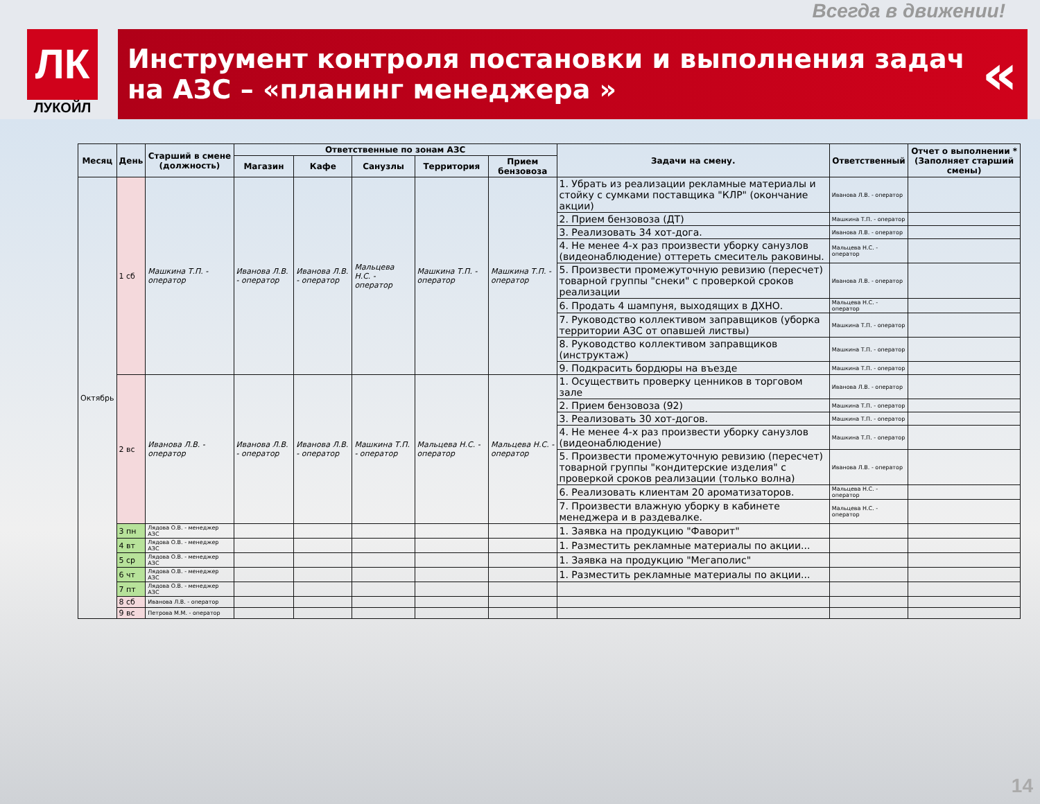Всегда в движении!
ЛК
ЛУКОЙЛ
Инструмент контроля постановки и выполнения задач
на АЗС – «планинг менеджера »
«
| Месяц | День | Старший в смене (должность) | Ответственные по зонам АЗС | | | | | Задачи на смену. | Ответственный | Отчет о выполнении *(Заполняет старший смены) |
| --- | --- | --- | --- | --- | --- | --- | --- | --- | --- | --- |
| | | | Магазин | Кафе | Санузлы | Территория | Прием бензовоза | | | |
| Октябрь | 1 сб | Машкина Т.П. - оператор | Иванова Л.В. - оператор | Иванова Л.В. - оператор | Мальцева Н.С. - оператор | Машкина Т.П. - оператор | Машкина Т.П. - оператор | 1. Убрать из реализации рекламные материалы и стойку с сумками поставщика "КЛР" (окончание акции) | Иванова Л.В. - оператор | |
| | | | | | | | | 2. Прием бензовоза (ДТ) | Машкина Т.П. - оператор | |
| | | | | | | | | 3. Реализовать 34 хот-дога. | Иванова Л.В. - оператор | |
| | | | | | | | | 4. Не менее 4-х раз произвести уборку санузлов (видеонаблюдение) оттереть смеситель раковины. | Мальцева Н.С. - оператор | |
| | | | | | | | | 5. Произвести промежуточную ревизию (пересчет) товарной группы "снеки" с проверкой сроков реализации | Иванова Л.В. - оператор | |
| | | | | | | | | 6. Продать 4 шампуня, выходящих в ДХНО. | Мальцева Н.С. - оператор | |
| | | | | | | | | 7. Руководство коллективом заправщиков (уборка территории АЗС от опавшей листвы) | Машкина Т.П. - оператор | |
| | | | | | | | | 8. Руководство коллективом заправщиков (инструктаж) | Машкина Т.П. - оператор | |
| | | | | | | | | 9. Подкрасить бордюры на въезде | Машкина Т.П. - оператор | |
| | 2 вс | Иванова Л.В. - оператор | Иванова Л.В. - оператор | Иванова Л.В. - оператор | Машкина Т.П. - оператор | Мальцева Н.С. - оператор | Мальцева Н.С. - оператор | 1. Осуществить проверку ценников в торговом зале | Иванова Л.В. - оператор | |
| | | | | | | | | 2. Прием бензовоза (92) | Машкина Т.П. - оператор | |
| | | | | | | | | 3. Реализовать 30 хот-догов. | Машкина Т.П. - оператор | |
| | | | | | | | | 4. Не менее 4-х раз произвести уборку санузлов (видеонаблюдение) | Машкина Т.П. - оператор | |
| | | | | | | | | 5. Произвести промежуточную ревизию (пересчет) товарной группы "кондитерские изделия" с проверкой сроков реализации (только волна) | Иванова Л.В. - оператор | |
| | | | | | | | | 6. Реализовать клиентам 20 ароматизаторов. | Мальцева Н.С. - оператор | |
| | | | | | | | | 7. Произвести влажную уборку в кабинете менеджера и в раздевалке. | Мальцева Н.С. - оператор | |
| | 3 пн | Лядова О.В. - менеджер АЗС | | | | | | 1. Заявка на продукцию "Фаворит" | | |
| | 4 вт | Лядова О.В. - менеджер АЗС | | | | | | 1. Разместить рекламные материалы по акции... | | |
| | 5 ср | Лядова О.В. - менеджер АЗС | | | | | | 1. Заявка на продукцию "Мегаполис" | | |
| | 6 чт | Лядова О.В. - менеджер АЗС | | | | | | 1. Разместить рекламные материалы по акции... | | |
| | 7 пт | Лядова О.В. - менеджер АЗС | | | | | | | | |
| | 8 сб | Иванова Л.В. - оператор | | | | | | | | |
| | 9 вс | Петрова М.М. - оператор | | | | | | | | |
14